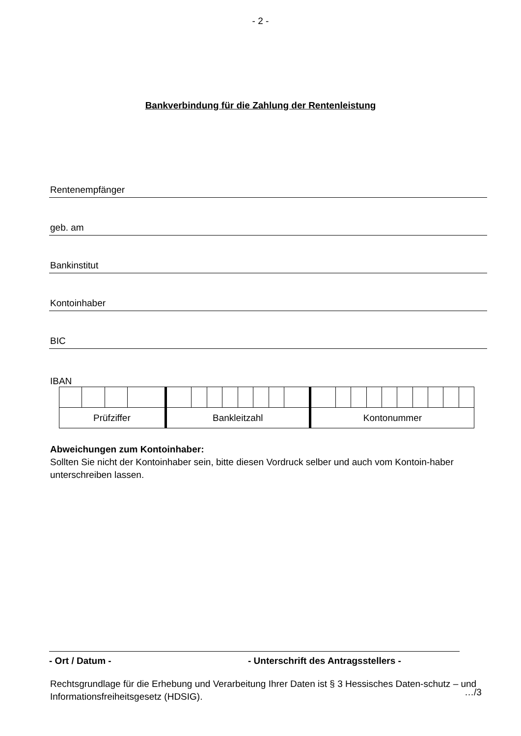- 2 -
Bankverbindung für die Zahlung der Rentenleistung
Rentenempfänger
geb. am
Bankinstitut
Kontoinhaber
BIC
IBAN
| Prüfziffer | | | | Bankleitzahl | | | | | | | | Kontonummer | | | | | | | | | |
Abweichungen zum Kontoinhaber:
Sollten Sie nicht der Kontoinhaber sein, bitte diesen Vordruck selber und auch vom Kontoin-haber unterschreiben lassen.
Rechtsgrundlage für die Erhebung und Verarbeitung Ihrer Daten ist § 3 Hessisches Daten-schutz – und Informationsfreiheitsgesetz (HDSIG).
- Ort / Datum - - Unterschrift des Antragsstellers -
…/3